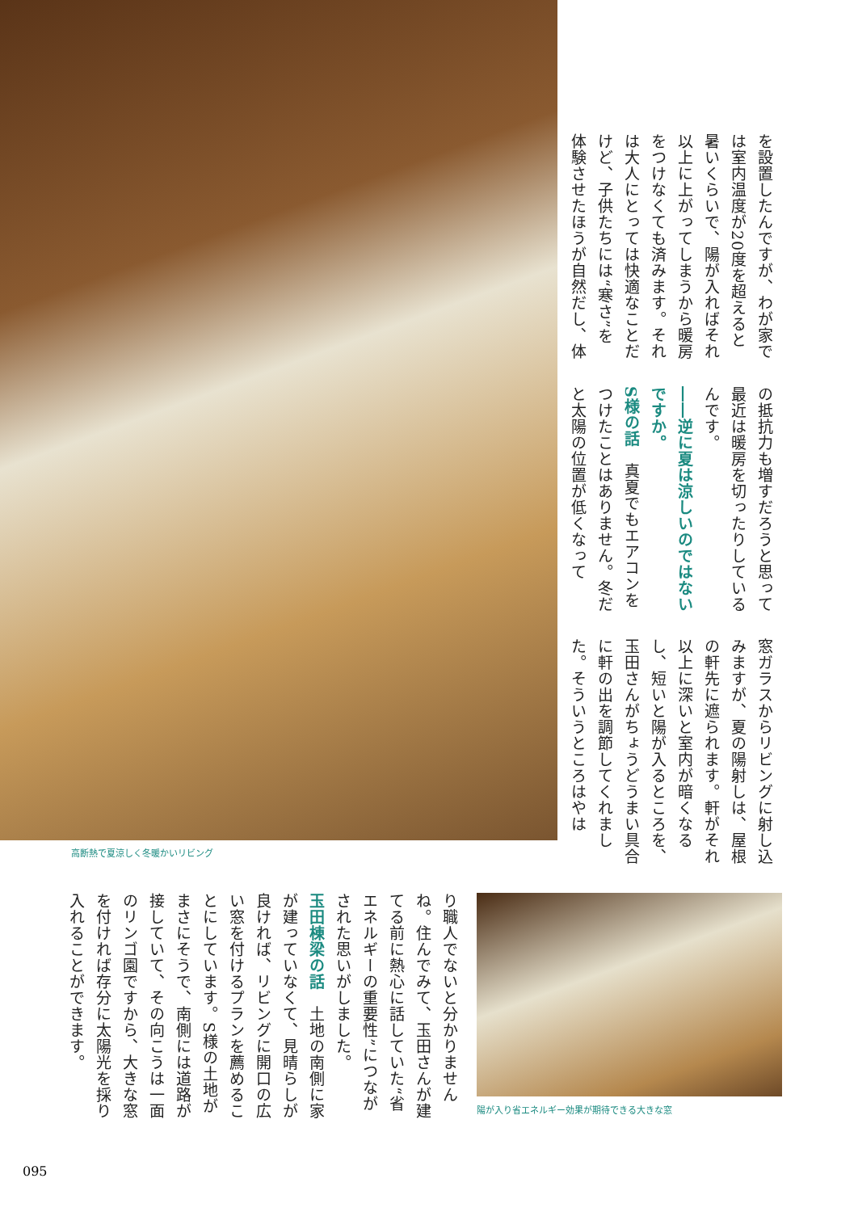を設置したんですが、わが家では室内温度が20度を超えると暑いくらいで、陽が入ればそれ以上に上がってしまうから暖房をつけなくても済みます。それは大人にとっては快適なことだけど、子供たちには“寒さ”を体験させたほうが自然だし、体
の抵抗力も増すだろうと思って最近は暖房を切ったりしているんです。
――逆に夏は涼しいのではないですか。
S様の話　真夏でもエアコンをつけたことはありません。冬だと太陽の位置が低くなって
窓ガラスからリビングに射し込みますが、夏の陽射しは、屋根の軒先に遮られます。軒がそれ以上に深いと室内が暗くなるし、短いと陽が入るところを、玉田さんがちょうどうまい具合に軒の出を調節してくれました。そういうところはやは
高断熱で夏涼しく冬暖かいリビング
陽が入り省エネルギー効果が期待できる大きな窓
り職人でないと分かりませんね。住んでみて、玉田さんが建てる前に熱心に話していた“省エネルギーの重要性”につながされた思いがしました。
玉田棟梁の話　土地の南側に家が建っていなくて、見晴らしが良ければ、リビングに開口の広い窓を付けるプランを薦めることにしています。S様の土地がまさにそうで、南側には道路が接していて、その向こうは一面のリンゴ園ですから、大きな窓を付ければ存分に太陽光を採り入れることができます。
095